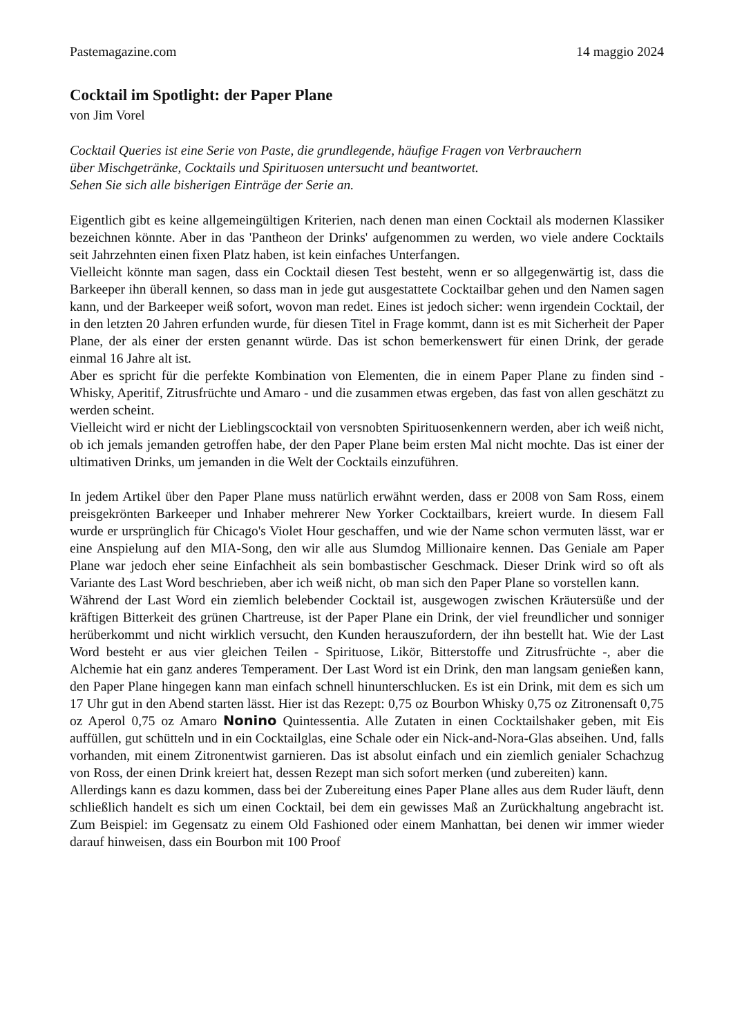Pastemagazine.com 14 maggio 2024
Cocktail im Spotlight: der Paper Plane
von Jim Vorel
Cocktail Queries ist eine Serie von Paste, die grundlegende, häufige Fragen von Verbrauchern
über Mischgetränke, Cocktails und Spirituosen untersucht und beantwortet.
Sehen Sie sich alle bisherigen Einträge der Serie an.
Eigentlich gibt es keine allgemeingültigen Kriterien, nach denen man einen Cocktail als modernen Klassiker bezeichnen könnte. Aber in das 'Pantheon der Drinks' aufgenommen zu werden, wo viele andere Cocktails seit Jahrzehnten einen fixen Platz haben, ist kein einfaches Unterfangen.
Vielleicht könnte man sagen, dass ein Cocktail diesen Test besteht, wenn er so allgegenwärtig ist, dass die Barkeeper ihn überall kennen, so dass man in jede gut ausgestattete Cocktailbar gehen und den Namen sagen kann, und der Barkeeper weiß sofort, wovon man redet. Eines ist jedoch sicher: wenn irgendein Cocktail, der in den letzten 20 Jahren erfunden wurde, für diesen Titel in Frage kommt, dann ist es mit Sicherheit der Paper Plane, der als einer der ersten genannt würde. Das ist schon bemerkenswert für einen Drink, der gerade einmal 16 Jahre alt ist.
Aber es spricht für die perfekte Kombination von Elementen, die in einem Paper Plane zu finden sind - Whisky, Aperitif, Zitrusfrüchte und Amaro - und die zusammen etwas ergeben, das fast von allen geschätzt zu werden scheint.
Vielleicht wird er nicht der Lieblingscocktail von versnobten Spirituosenkennern werden, aber ich weiß nicht, ob ich jemals jemanden getroffen habe, der den Paper Plane beim ersten Mal nicht mochte. Das ist einer der ultimativen Drinks, um jemanden in die Welt der Cocktails einzuführen.
In jedem Artikel über den Paper Plane muss natürlich erwähnt werden, dass er 2008 von Sam Ross, einem preisgekrönten Barkeeper und Inhaber mehrerer New Yorker Cocktailbars, kreiert wurde. In diesem Fall wurde er ursprünglich für Chicago's Violet Hour geschaffen, und wie der Name schon vermuten lässt, war er eine Anspielung auf den MIA-Song, den wir alle aus Slumdog Millionaire kennen. Das Geniale am Paper Plane war jedoch eher seine Einfachheit als sein bombastischer Geschmack. Dieser Drink wird so oft als Variante des Last Word beschrieben, aber ich weiß nicht, ob man sich den Paper Plane so vorstellen kann.
Während der Last Word ein ziemlich belebender Cocktail ist, ausgewogen zwischen Kräutersüße und der kräftigen Bitterkeit des grünen Chartreuse, ist der Paper Plane ein Drink, der viel freundlicher und sonniger herüberkommt und nicht wirklich versucht, den Kunden herauszufordern, der ihn bestellt hat. Wie der Last Word besteht er aus vier gleichen Teilen - Spirituose, Likör, Bitterstoffe und Zitrusfrüchte -, aber die Alchemie hat ein ganz anderes Temperament. Der Last Word ist ein Drink, den man langsam genießen kann, den Paper Plane hingegen kann man einfach schnell hinunterschlucken. Es ist ein Drink, mit dem es sich um 17 Uhr gut in den Abend starten lässt. Hier ist das Rezept: 0,75 oz Bourbon Whisky 0,75 oz Zitronensaft 0,75 oz Aperol 0,75 oz Amaro Nonino Quintessentia. Alle Zutaten in einen Cocktailshaker geben, mit Eis auffüllen, gut schütteln und in ein Cocktailglas, eine Schale oder ein Nick-and-Nora-Glas abseihen. Und, falls vorhanden, mit einem Zitronentwist garnieren. Das ist absolut einfach und ein ziemlich genialer Schachzug von Ross, der einen Drink kreiert hat, dessen Rezept man sich sofort merken (und zubereiten) kann.
Allerdings kann es dazu kommen, dass bei der Zubereitung eines Paper Plane alles aus dem Ruder läuft, denn schließlich handelt es sich um einen Cocktail, bei dem ein gewisses Maß an Zurückhaltung angebracht ist. Zum Beispiel: im Gegensatz zu einem Old Fashioned oder einem Manhattan, bei denen wir immer wieder darauf hinweisen, dass ein Bourbon mit 100 Proof